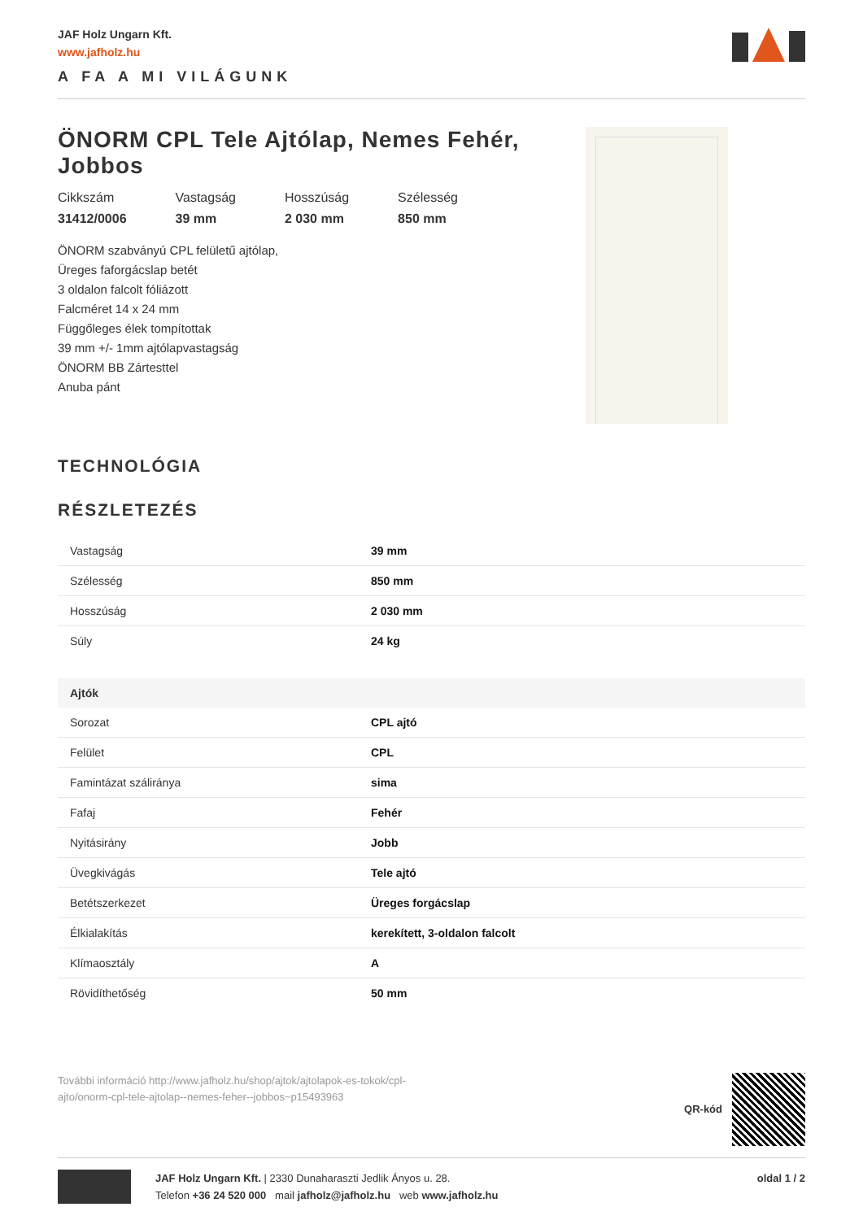JAF Holz Ungarn Kft.
www.jafholz.hu
A FA A MI VILÁGUNK
ÖNORM CPL Tele Ajtólap, Nemes Fehér, Jobbos
Cikkszám
31412/0006
Vastagság
39 mm
Hosszúság
2 030 mm
Szélesség
850 mm
ÖNORM szabványú CPL felületű ajtólap,
Üreges faforgácslap betét
3 oldalon falcolt fóliázott
Falcméret 14 x 24 mm
Függőleges élek tompítottak
39 mm +/- 1mm ajtólapvastagság
ÖNORM BB Zártesttel
Anuba pánt
TECHNOLÓGIA
RÉSZLETEZÉS
| Vastagság | 39 mm |
| Szélesség | 850 mm |
| Hosszúság | 2 030 mm |
| Súly | 24 kg |
| Ajtók | |
| Sorozat | CPL ajtó |
| Felület | CPL |
| Famintázat száliránya | sima |
| Fafaj | Fehér |
| Nyitásirány | Jobb |
| Üvegkivágás | Tele ajtó |
| Betétszerkezet | Üreges forgácslap |
| Élkialakítás | kerekített, 3-oldalon falcolt |
| Klímaosztály | A |
| Rövidíthetőség | 50 mm |
További információ http://www.jafholz.hu/shop/ajtok/ajtolapok-es-tokok/cpl-
ajto/onorm-cpl-tele-ajtolap--nemes-feher--jobbos~p15493963
QR-kód
JAF Holz Ungarn Kft. | 2330 Dunaharaszti Jedlik Ányos u. 28.
Telefon +36 24 520 000 mail jafholz@jafholz.hu web www.jafholz.hu
oldal 1 / 2